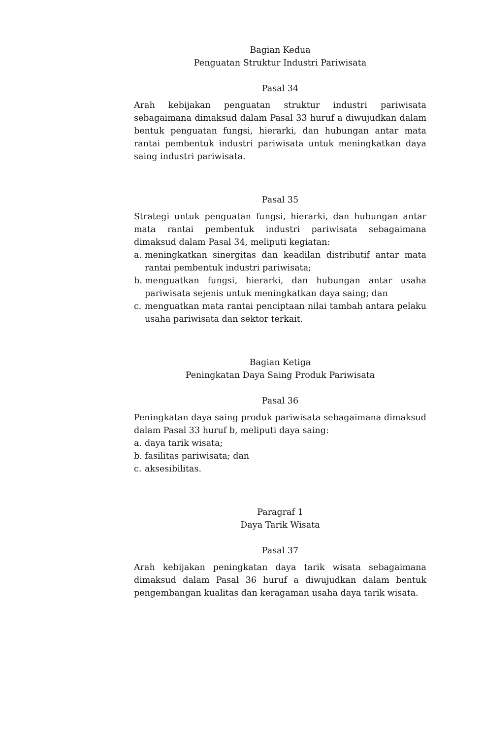Bagian Kedua
Penguatan Struktur Industri Pariwisata
Pasal 34
Arah kebijakan penguatan struktur industri pariwisata sebagaimana dimaksud dalam Pasal 33 huruf a diwujudkan dalam bentuk penguatan fungsi, hierarki, dan hubungan antar mata rantai pembentuk industri pariwisata untuk meningkatkan daya saing industri pariwisata.
Pasal 35
Strategi untuk penguatan fungsi, hierarki, dan hubungan antar mata rantai pembentuk industri pariwisata sebagaimana dimaksud dalam Pasal 34, meliputi kegiatan:
a. meningkatkan sinergitas dan keadilan distributif antar mata rantai pembentuk industri pariwisata;
b. menguatkan fungsi, hierarki, dan hubungan antar usaha pariwisata sejenis untuk meningkatkan daya saing; dan
c. menguatkan mata rantai penciptaan nilai tambah antara pelaku usaha pariwisata dan sektor terkait.
Bagian Ketiga
Peningkatan Daya Saing Produk Pariwisata
Pasal 36
Peningkatan daya saing produk pariwisata sebagaimana dimaksud dalam Pasal 33 huruf b, meliputi daya saing:
a. daya tarik wisata;
b. fasilitas pariwisata; dan
c. aksesibilitas.
Paragraf 1
Daya Tarik Wisata
Pasal 37
Arah kebijakan peningkatan daya tarik wisata sebagaimana dimaksud dalam Pasal 36 huruf a diwujudkan dalam bentuk pengembangan kualitas dan keragaman usaha daya tarik wisata.